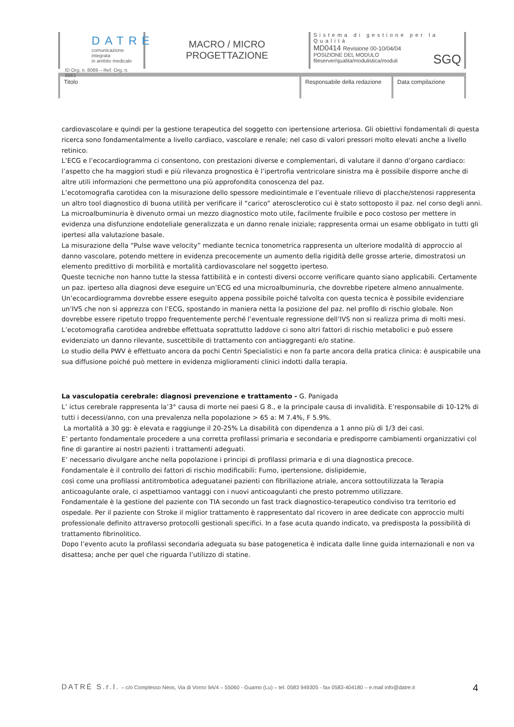DATRE
comunicazione integrata
in ambito medicale
ID Org. n. 8069 – Ref. Org. n. 8863
MACRO / MICRO
PROGETTAZIONE
Sistema di gestione per la Qualità
MD0414 Revisione 00-10/04/04
POSIZIONE DEL MODULO
fileserver/qualita/modulistica/moduli
SGQ
Titolo Responsabile della redazione
Data compilazione
cardiovascolare e quindi per la gestione terapeutica del soggetto con ipertensione arteriosa. Gli obiettivi fondamentali di questa ricerca sono fondamentalmente a livello cardiaco, vascolare e renale; nel caso di valori pressori molto elevati anche a livello retinico.
L’ECG e l’ecocardiogramma ci consentono, con prestazioni diverse e complementari, di valutare il danno d’organo cardiaco: l’aspetto che ha maggiori studi e più rilevanza prognostica è l’ipertrofia ventricolare sinistra ma è possibile disporre anche di altre utili informazioni che permettono una più approfondita conoscenza del paz.
L’ecotomografia carotidea con la misurazione dello spessore mediointimale e l’eventuale rilievo di placche/stenosi rappresenta un altro tool diagnostico di buona utilità per verificare il “carico” aterosclerotico cui è stato sottoposto il paz. nel corso degli anni.
La microalbuminuria è divenuto ormai un mezzo diagnostico moto utile, facilmente fruibile e poco costoso per mettere in evidenza una disfunzione endoteliale generalizzata e un danno renale iniziale; rappresenta ormai un esame obbligato in tutti gli ipertesi alla valutazione basale.
La misurazione della “Pulse wave velocity” mediante tecnica tonometrica rappresenta un ulteriore modalità di approccio al danno vascolare, potendo mettere in evidenza precocemente un aumento della rigidità delle grosse arterie, dimostratosi un elemento predittivo di morbilità e mortalità cardiovascolare nel soggetto iperteso.
Queste tecniche non hanno tutte la stessa fattibilità e in contesti diversi occorre verificare quanto siano applicabili. Certamente un paz. iperteso alla diagnosi deve eseguire un’ECG ed una microalbuminuria, che dovrebbe ripetere almeno annualmente. Un’ecocardiogramma dovrebbe essere eseguito appena possibile poiché talvolta con questa tecnica è possibile evidenziare un’IVS che non si apprezza con l’ECG, spostando in maniera netta la posizione del paz. nel profilo di rischio globale. Non dovrebbe essere ripetuto troppo frequentemente perché l’eventuale regressione dell’IVS non si realizza prima di molti mesi. L’ecotomografia carotidea andrebbe effettuata soprattutto laddove ci sono altri fattori di rischio metabolici e può essere evidenziato un danno rilevante, suscettibile di trattamento con antiaggreganti e/o statine.
Lo studio della PWV è effettuato ancora da pochi Centri Specialistici e non fa parte ancora della pratica clinica: è auspicabile una sua diffusione poiché può mettere in evidenza miglioramenti clinici indotti dalla terapia.
La vasculopatia cerebrale: diagnosi prevenzione e trattamento - G. Panigada
L’ ictus cerebrale rappresenta la’3° causa di morte nei paesi G 8., e la principale causa di invalidità. E’responsabile di 10-12% di tutti i decessi/anno, con una prevalenza nella popolazione > 65 a: M 7.4%, F 5.9%.
La mortalità a 30 gg: è elevata e raggiunge il 20-25% La disabilità con dipendenza a 1 anno più di 1/3 dei casi.
E’ pertanto fondamentale procedere a una corretta profilassi primaria e secondaria e predisporre cambiamenti organizzativi col fine di garantire ai nostri pazienti i trattamenti adeguati.
E’ necessario divulgare anche nella popolazione i principi di profilassi primaria e di una diagnostica precoce.
Fondamentale è il controllo dei fattori di rischio modificabili: Fumo, ipertensione, dislipidemie,
così come una profilassi antitrombotica adeguatanei pazienti con fibrillazione atriale, ancora sottoutilizzata la Terapia anticoagulante orale, ci aspettiamoo vantaggi con i nuovi anticoagulanti che presto potremmo utilizzare.
Fondamentale è la gestione del paziente con TIA secondo un fast track diagnostico-terapeutico condiviso tra territorio ed ospedale. Per il paziente con Stroke il miglior trattamento è rappresentato dal ricovero in aree dedicate con approccio multi professionale definito attraverso protocolli gestionali specifici. In a fase acuta quando indicato, va predisposta la possibilità di trattamento fibrinolitico.
Dopo l’evento acuto la profilassi secondaria adeguata su base patogenetica è indicata dalle linne guida internazionali e non va disattesa; anche per quel che riguarda l’utilizzo di statine.
DATRÉ S.r.l. – c/o Complesso Neos, Via di Vorno 9A/4 – 55060 - Guamo (Lu) – tel. 0583 949305 - fax 0583-404180 – e.mail info@datre.it
4